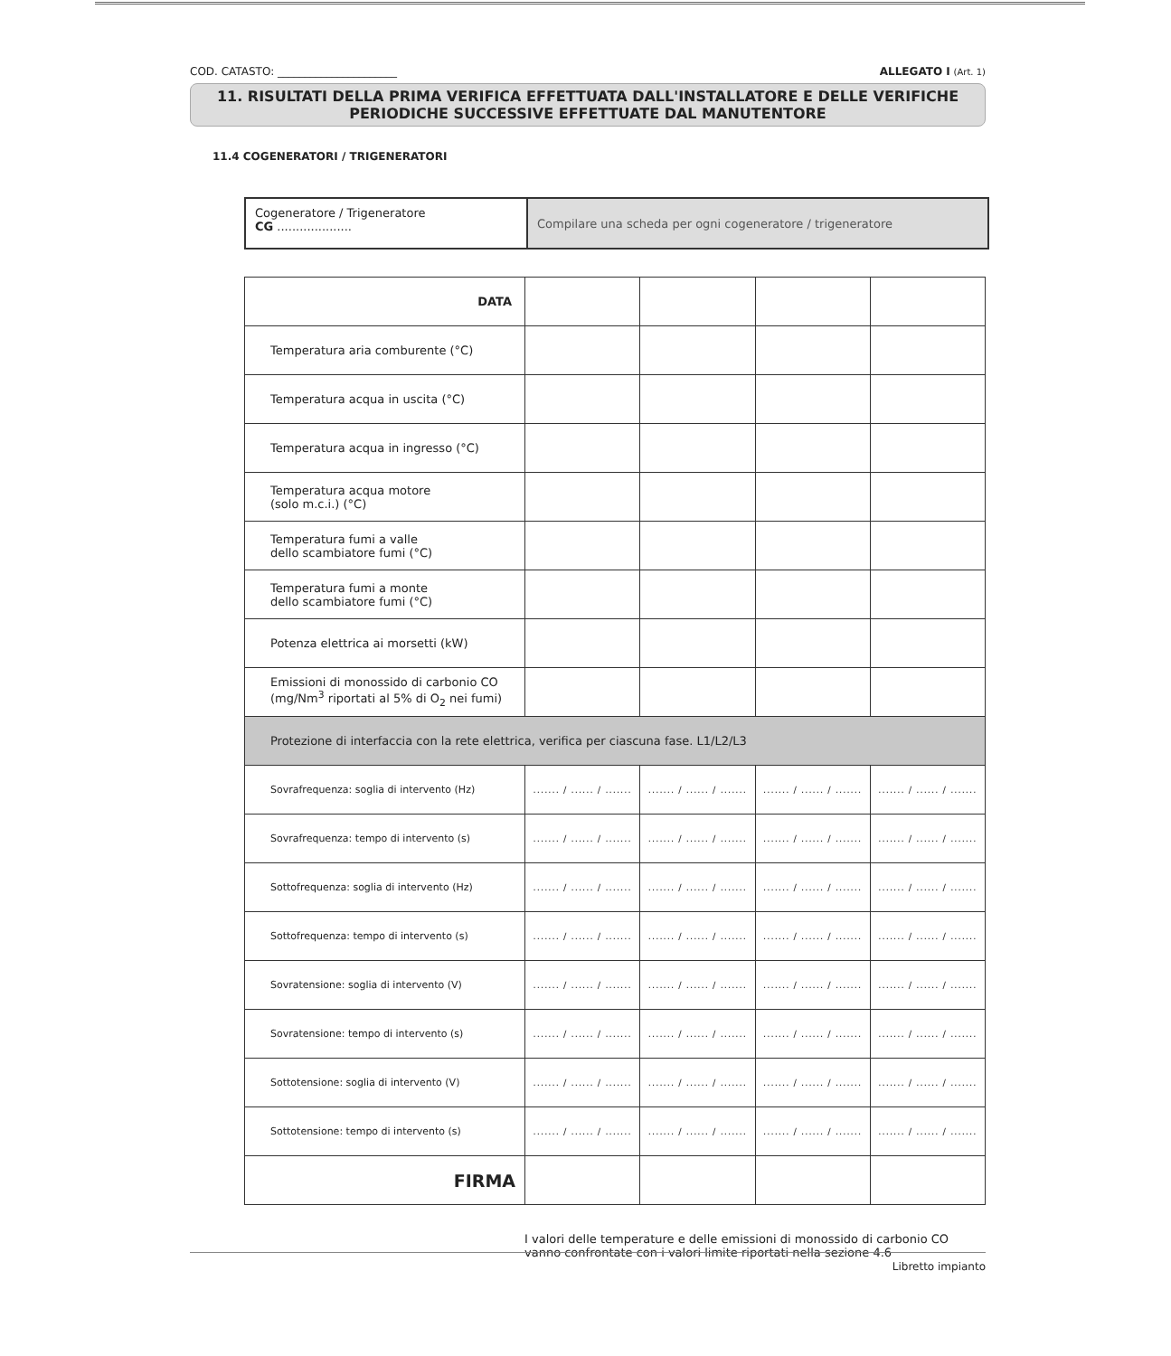COD. CATASTO: ______________________ ALLEGATO I (Art. 1)
11. RISULTATI DELLA PRIMA VERIFICA EFFETTUATA DALL'INSTALLATORE E DELLE VERIFICHE
PERIODICHE SUCCESSIVE EFFETTUATE DAL MANUTENTORE
11.4 COGENERATORI / TRIGENERATORI
Cogeneratore / Trigeneratore
CG ....................
Compilare una scheda per ogni cogeneratore / trigeneratore
| DATA | | | | |
| Temperatura aria comburente (°C) | | | | |
| Temperatura acqua in uscita (°C) | | | | |
| Temperatura acqua in ingresso (°C) | | | | |
| Temperatura acqua motore (solo m.c.i.) (°C) | | | | |
| Temperatura fumi a valle dello scambiatore fumi (°C) | | | | |
| Temperatura fumi a monte dello scambiatore fumi (°C) | | | | |
| Potenza elettrica ai morsetti (kW) | | | | |
| Emissioni di monossido di carbonio CO (mg/Nm<sup>3</sup> riportati al 5% di O<sub>2</sub> nei fumi) | | | | |
| Protezione di interfaccia con la rete elettrica, verifica per ciascuna fase. L1/L2/L3 | | | | |
| Sovrafrequenza: soglia di intervento (Hz) | ....... / ...... / ....... | ....... / ...... / ....... | ....... / ...... / ....... | ....... / ...... / ....... |
| Sovrafrequenza: tempo di intervento (s) | ....... / ...... / ....... | ....... / ...... / ....... | ....... / ...... / ....... | ....... / ...... / ....... |
| Sottofrequenza: soglia di intervento (Hz) | ....... / ...... / ....... | ....... / ...... / ....... | ....... / ...... / ....... | ....... / ...... / ....... |
| Sottofrequenza: tempo di intervento (s) | ....... / ...... / ....... | ....... / ...... / ....... | ....... / ...... / ....... | ....... / ...... / ....... |
| Sovratensione: soglia di intervento (V) | ....... / ...... / ....... | ....... / ...... / ....... | ....... / ...... / ....... | ....... / ...... / ....... |
| Sovratensione: tempo di intervento (s) | ....... / ...... / ....... | ....... / ...... / ....... | ....... / ...... / ....... | ....... / ...... / ....... |
| Sottotensione: soglia di intervento (V) | ....... / ...... / ....... | ....... / ...... / ....... | ....... / ...... / ....... | ....... / ...... / ....... |
| Sottotensione: tempo di intervento (s) | ....... / ...... / ....... | ....... / ...... / ....... | ....... / ...... / ....... | ....... / ...... / ....... |
| FIRMA | | | | |
I valori delle temperature e delle emissioni di monossido di carbonio CO
vanno confrontate con i valori limite riportati nella sezione 4.6
Libretto impianto